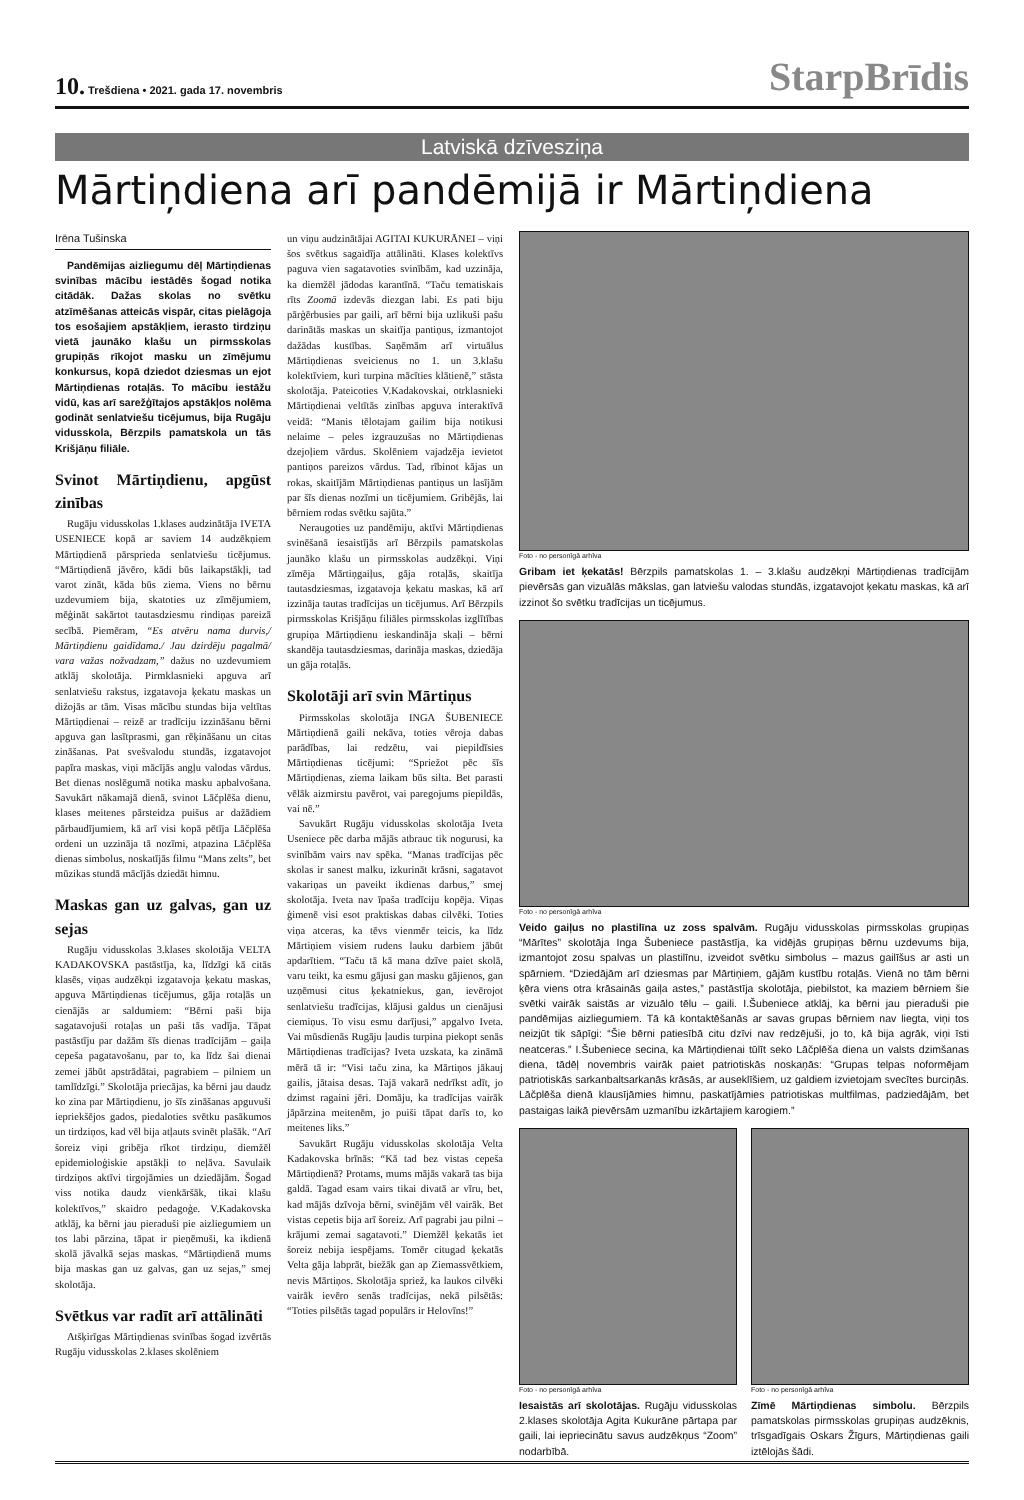10. Trešdiena • 2021. gada 17. novembris
StarpBrīdis
Latviskā dzīvesziņa
Mārtiņdiena arī pandēmijā ir Mārtiņdiena
Irēna Tušinska
Pandēmijas aizliegumu dēļ Mārtiņdienas svinības mācību iestādēs šogad notika citādāk. Dažas skolas no svētku atzīmēšanas atteicās vispār, citas pielāgoja tos esošajiem apstākļiem, ierasto tirdziņu vietā jaunāko klašu un pirmsskolas grupiņās rīkojot masku un zīmējumu konkursus, kopā dziedot dziesmas un ejot Mārtiņdienas rotaļās. To mācību iestāžu vidū, kas arī sarežģītajos apstākļos nolēma godināt senlatviešu ticējumus, bija Rugāju vidusskola, Bērzpils pamatskola un tās Krišjāņu filiāle.
Svinot Mārtiņdienu, apgūst zinības
Rugāju vidusskolas 1.klases audzinātāja IVETA USENIECE kopā ar saviem 14 audzēkņiem Mārtiņdienā pārsprieda senlatviešu ticējumus. “Mārtiņdienā jāvēro, kādi būs laikapstākļi, tad varot zināt, kāda būs ziema. Viens no bērnu uzdevumiem bija, skatoties uz zīmējumiem, mēģināt sakārtot tautasdziesmu rindiņas pareizā secībā. Piemēram, “Es atvēru nama durvis,/ Mārtiņdienu gaidīdama./ Jau dzirdēju pagalmā/ vara važas nožvadzam,” dažus no uzdevumiem atklāj skolotāja. Pirmklasnieki apguva arī senlatviešu rakstus, izgatavoja ķekatu maskas un dižojās ar tām. Visas mācību stundas bija veltītas Mārtiņdienai – reizē ar tradīciju izzināšanu bērni apguva gan lasītprasmi, gan rēķināšanu un citas zināšanas. Pat svešvalodu stundās, izgatavojot papīra maskas, viņi mācījās angļu valodas vārdus. Bet dienas noslēgumā notika masku apbalvošana. Savukārt nākamajā dienā, svinot Lāčplēša dienu, klases meitenes pārsteidza puišus ar dažādiem pārbaudījumiem, kā arī visi kopā pētīja Lāčplēša ordeni un uzzināja tā nozīmi, atpazina Lāčplēša dienas simbolus, noskatījās filmu “Mans zelts”, bet mūzikas stundā mācījās dziedāt himnu.
Maskas gan uz galvas, gan uz sejas
Rugāju vidusskolas 3.klases skolotāja VELTA KADAKOVSKA pastāstīja, ka, līdzīgi kā citās klasēs, viņas audzēkņi izgatavoja ķekatu maskas, apguva Mārtiņdienas ticējumus, gāja rotaļās un cienājās ar saldumiem: “Bērni paši bija sagatavojuši rotaļas un paši tās vadīja. Tāpat pastāstīju par dažām šīs dienas tradīcijām – gaiļa cepeša pagatavošanu, par to, ka līdz šai dienai zemei jābūt apstrādātai, pagrabiem – pilniem un tamlīdzīgi.” Skolotāja priecājas, ka bērni jau daudz ko zina par Mārtiņdienu, jo šīs zināšanas apguvuši iepriekšējos gados, piedaloties svētku pasākumos un tirdziņos, kad vēl bija atļauts svinēt plašāk. “Arī šoreiz viņi gribēja rīkot tirdziņu, diemžēl epidemioloģiskie apstākļi to neļāva. Savulaik tirdziņos aktīvi tirgojāmies un dziedājām. Šogad viss notika daudz vienkāršāk, tikai klašu kolektīvos,” skaidro pedagoģe. V.Kadakovska atklāj, ka bērni jau pieraduši pie aizliegumiem un tos labi pārzina, tāpat ir pieņēmuši, ka ikdienā skolā jāvalkā sejas maskas. “Mārtiņdienā mums bija maskas gan uz galvas, gan uz sejas,” smej skolotāja.
Svētkus var radīt arī attālināti
Atšķirīgas Mārtiņdienas svinības šogad izvērtās Rugāju vidusskolas 2.klases skolēniem
un viņu audzinātājai AGITAI KUKURĀNEI – viņi šos svētkus sagaidīja attālināti. Klases kolektīvs paguva vien sagatavoties svinībām, kad uzzināja, ka diemžēl jādodas karantīnā. “Taču tematiskais rīts Zoomā izdevās diezgan labi. Es pati biju pārģērbusies par gaili, arī bērni bija uzlikuši pašu darinātās maskas un skaitīja pantiņus, izmantojot dažādas kustības. Saņēmām arī virtuālus Mārtiņdienas sveicienus no 1. un 3.klašu kolektīviem, kuri turpina mācīties klātienē,” stāsta skolotāja. Pateicoties V.Kadakovskai, otrklasnieki Mārtiņdienai veltītās zinības apguva interaktīvā veidā: “Manis tēlotajam gailim bija notikusi nelaime – peles izgrauzušas no Mārtiņdienas dzejoļiem vārdus. Skolēniem vajadzēja ievietot pantiņos pareizos vārdus. Tad, rībinot kājas un rokas, skaitījām Mārtiņdienas pantiņus un lasījām par šīs dienas nozīmi un ticējumiem. Gribējās, lai bērniem rodas svētku sajūta.”
Neraugoties uz pandēmiju, aktīvi Mārtiņdienas svinēšanā iesaistījās arī Bērzpils pamatskolas jaunāko klašu un pirmsskolas audzēkņi. Viņi zīmēja Mārtiņgaiļus, gāja rotaļās, skaitīja tautasdziesmas, izgatavoja ķekatu maskas, kā arī izzināja tautas tradīcijas un ticējumus. Arī Bērzpils pirmsskolas Krišjāņu filiāles pirmsskolas izglītības grupiņa Mārtiņdienu ieskandināja skaļi – bērni skandēja tautasdziesmas, darināja maskas, dziedāja un gāja rotaļās.
Skolotāji arī svin Mārtiņus
Pirmsskolas skolotāja INGA ŠUBENIECE Mārtiņdienā gaili nekāva, toties vēroja dabas parādības, lai redzētu, vai piepildīsies Mārtiņdienas ticējumi: “Spriežot pēc šīs Mārtiņdienas, ziema laikam būs silta. Bet parasti vēlāk aizmirstu pavērot, vai paregojums piepildās, vai nē.”
Savukārt Rugāju vidusskolas skolotāja Iveta Useniece pēc darba mājās atbrauc tik nogurusi, ka svinībām vairs nav spēka. “Manas tradīcijas pēc skolas ir sanest malku, izkurināt krāsni, sagatavot vakariņas un paveikt ikdienas darbus,” smej skolotāja. Iveta nav īpaša tradīciju kopēja. Viņas ģimenē visi esot praktiskas dabas cilvēki. Toties viņa atceras, ka tēvs vienmēr teicis, ka līdz Mārtiņiem visiem rudens lauku darbiem jābūt apdarītiem. “Taču tā kā mana dzīve paiet skolā, varu teikt, ka esmu gājusi gan masku gājienos, gan uzņēmusi citus ķekatniekus, gan, ievērojot senlatviešu tradīcijas, klājusi galdus un cienājusi ciemiņus. To visu esmu darījusi,” apgalvo Iveta. Vai mūsdienās Rugāju ļaudis turpina piekopt senās Mārtiņdienas tradīcijas? Iveta uzskata, ka zināmā mērā tā ir: “Visi taču zina, ka Mārtiņos jākauj gailis, jātaisa desas. Tajā vakarā nedrīkst adīt, jo dzimst ragaini jēri. Domāju, ka tradīcijas vairāk jāpārzina meitenēm, jo puiši tāpat darīs to, ko meitenes liks.”
Savukārt Rugāju vidusskolas skolotāja Velta Kadakovska brīnās: “Kā tad bez vistas cepeša Mārtiņdienā? Protams, mums mājās vakarā tas bija galdā. Tagad esam vairs tikai divatā ar vīru, bet, kad mājās dzīvoja bērni, svinējām vēl vairāk. Bet vistas cepetis bija arī šoreiz. Arī pagrabi jau pilni – krājumi zemai sagatavoti.” Diemžēl ķekatās iet šoreiz nebija iespējams. Tomēr citugad ķekatās Velta gāja labprāt, biežāk gan ap Ziemassvētkiem, nevis Mārtiņos. Skolotāja spriež, ka laukos cilvēki vairāk ievēro senās tradīcijas, nekā pilsētās: “Toties pilsētās tagad populārs ir Helovīns!”
Foto - no personīgā arhīva
Gribam iet ķekatās! Bērzpils pamatskolas 1. – 3.klašu audzēkņi Mārtiņdienas tradīcijām pievērsās gan vizuālās mākslas, gan latviešu valodas stundās, izgatavojot ķekatu maskas, kā arī izzinot šo svētku tradīcijas un ticējumus.
Foto - no personīgā arhīva
Veido gaiļus no plastilīna uz zoss spalvām. Rugāju vidusskolas pirmsskolas grupiņas “Mārītes” skolotāja Inga Šubeniece pastāstīja, ka vidējās grupiņas bērnu uzdevums bija, izmantojot zosu spalvas un plastilīnu, izveidot svētku simbolus – mazus gailīšus ar asti un spārniem. “Dziedājām arī dziesmas par Mārtiņiem, gājām kustību rotaļās. Vienā no tām bērni ķēra viens otra krāsainās gaiļa astes,” pastāstīja skolotāja, piebilstot, ka maziem bērniem šie svētki vairāk saistās ar vizuālo tēlu – gaili. I.Šubeniece atklāj, ka bērni jau pieraduši pie pandēmijas aizliegumiem. Tā kā kontaktēšanās ar savas grupas bērniem nav liegta, viņi tos neizjūt tik sāpīgi: “Šie bērni patiesībā citu dzīvi nav redzējuši, jo to, kā bija agrāk, viņi īsti neatceras.” I.Šubeniece secina, ka Mārtiņdienai tūlīt seko Lāčplēša diena un valsts dzimšanas diena, tādēļ novembris vairāk paiet patriotiskās noskaņās: “Grupas telpas noformējam patriotiskās sarkanbaltsarkanās krāsās, ar auseklīšiem, uz galdiem izvietojam svecītes burciņās. Lāčplēša dienā klausījāmies himnu, paskatījāmies patriotiskas multfilmas, padziedājām, bet pastaigas laikā pievērsām uzmanību izkārtajiem karogiem.”
Foto - no personīgā arhīva
Iesaistās arī skolotājas. Rugāju vidusskolas 2.klases skolotāja Agita Kukurāne pārtapa par gaili, lai iepriecinātu savus audzēkņus “Zoom” nodarbībā.
Foto - no personīgā arhīva
Zīmē Mārtiņdienas simbolu. Bērzpils pamatskolas pirmsskolas grupiņas audzēknis, trīsgadīgais Oskars Žīgurs, Mārtiņdienas gaili iztēlojās šādi.